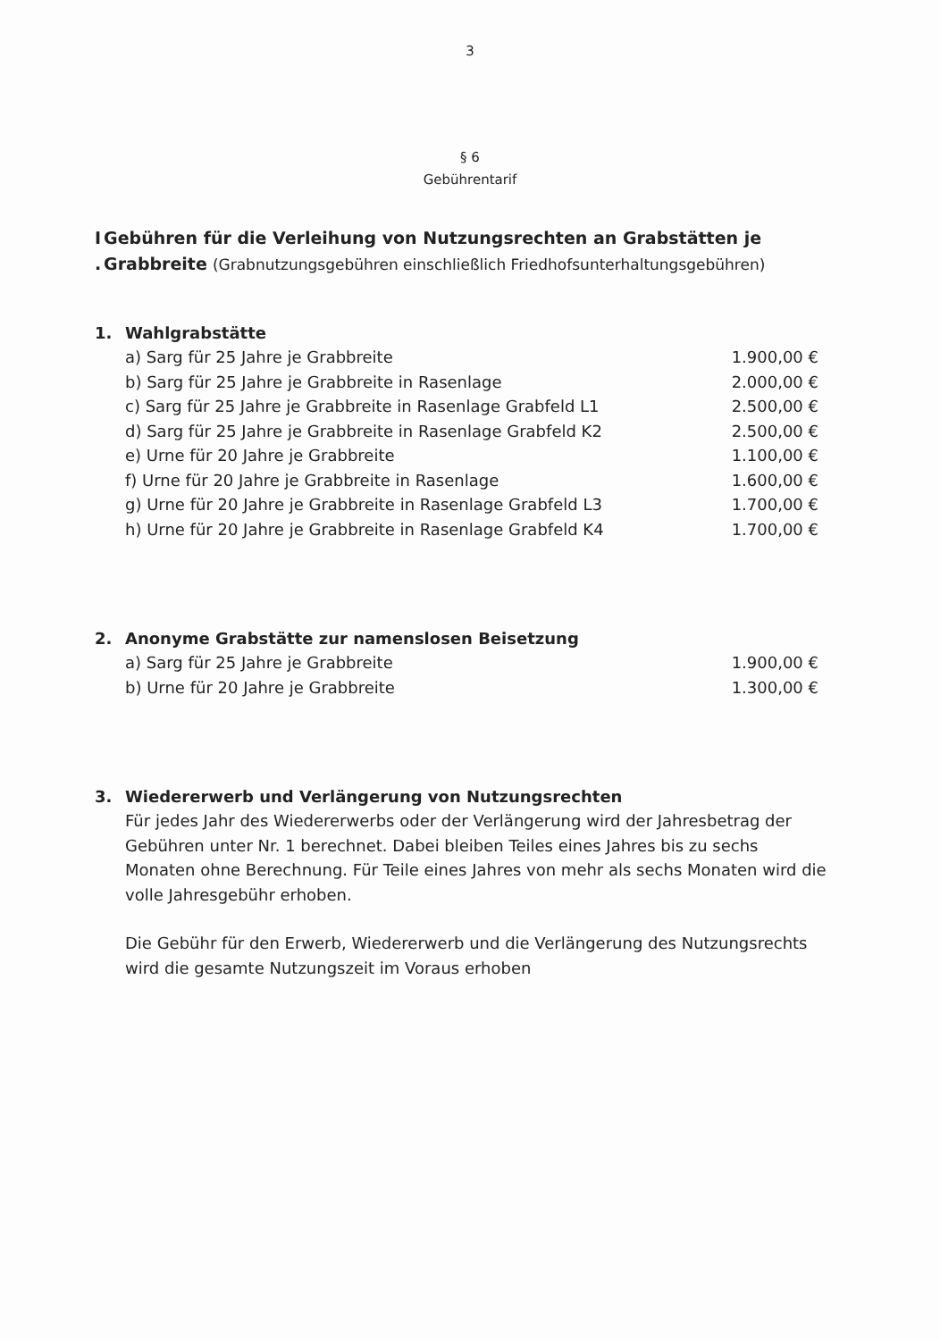3
§ 6
Gebührentarif
I
.
Gebühren für die Verleihung von Nutzungsrechten an Grabstätten je Grabbreite (Grabnutzungsgebühren einschließlich Friedhofsunterhaltungsgebühren)
1. Wahlgrabstätte
| a) Sarg für 25 Jahre je Grabbreite | 1.900,00 € |
| b) Sarg für 25 Jahre je Grabbreite in Rasenlage | 2.000,00 € |
| c) Sarg für 25 Jahre je Grabbreite in Rasenlage Grabfeld L1 | 2.500,00 € |
| d) Sarg für 25 Jahre je Grabbreite in Rasenlage Grabfeld K2 | 2.500,00 € |
| e) Urne für 20 Jahre je Grabbreite | 1.100,00 € |
| f) Urne für 20 Jahre je Grabbreite in Rasenlage | 1.600,00 € |
| g) Urne für 20 Jahre je Grabbreite in Rasenlage Grabfeld L3 | 1.700,00 € |
| h) Urne für 20 Jahre je Grabbreite in Rasenlage Grabfeld K4 | 1.700,00 € |
2. Anonyme Grabstätte zur namenslosen Beisetzung
| a) Sarg für 25 Jahre je Grabbreite | 1.900,00 € |
| b) Urne für 20 Jahre je Grabbreite | 1.300,00 € |
3. Wiedererwerb und Verlängerung von Nutzungsrechten
Für jedes Jahr des Wiedererwerbs oder der Verlängerung wird der Jahresbetrag der Gebühren unter Nr. 1 berechnet. Dabei bleiben Teiles eines Jahres bis zu sechs Monaten ohne Berechnung. Für Teile eines Jahres von mehr als sechs Monaten wird die volle Jahresgebühr erhoben.
Die Gebühr für den Erwerb, Wiedererwerb und die Verlängerung des Nutzungsrechts wird die gesamte Nutzungszeit im Voraus erhoben